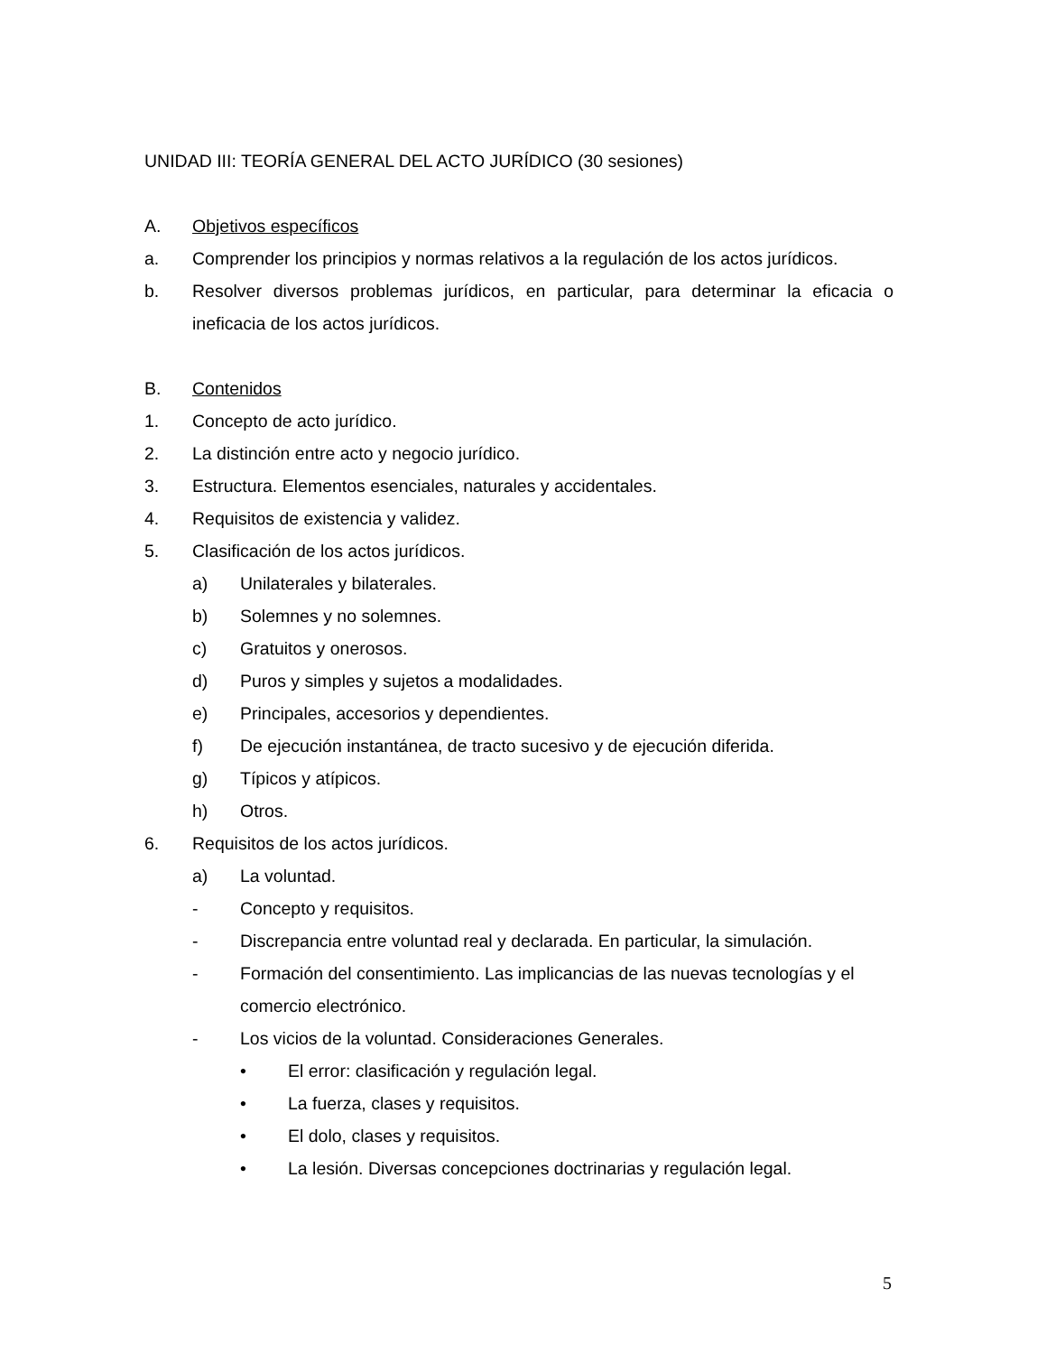UNIDAD III: TEORÍA GENERAL DEL ACTO JURÍDICO (30 sesiones)
A. Objetivos específicos
a. Comprender los principios y normas relativos a la regulación de los actos jurídicos.
b. Resolver diversos problemas jurídicos, en particular, para determinar la eficacia o ineficacia de los actos jurídicos.
B. Contenidos
1. Concepto de acto jurídico.
2. La distinción entre acto y negocio jurídico.
3. Estructura. Elementos esenciales, naturales y accidentales.
4. Requisitos de existencia y validez.
5. Clasificación de los actos jurídicos.
a) Unilaterales y bilaterales.
b) Solemnes y no solemnes.
c) Gratuitos y onerosos.
d) Puros y simples y sujetos a modalidades.
e) Principales, accesorios y dependientes.
f) De ejecución instantánea, de tracto sucesivo y de ejecución diferida.
g) Típicos y atípicos.
h) Otros.
6. Requisitos de los actos jurídicos.
a) La voluntad.
- Concepto y requisitos.
- Discrepancia entre voluntad real y declarada. En particular, la simulación.
- Formación del consentimiento. Las implicancias de las nuevas tecnologías y el comercio electrónico.
- Los vicios de la voluntad. Consideraciones Generales.
• El error: clasificación y regulación legal.
• La fuerza, clases y requisitos.
• El dolo, clases y requisitos.
• La lesión. Diversas concepciones doctrinarias y regulación legal.
5